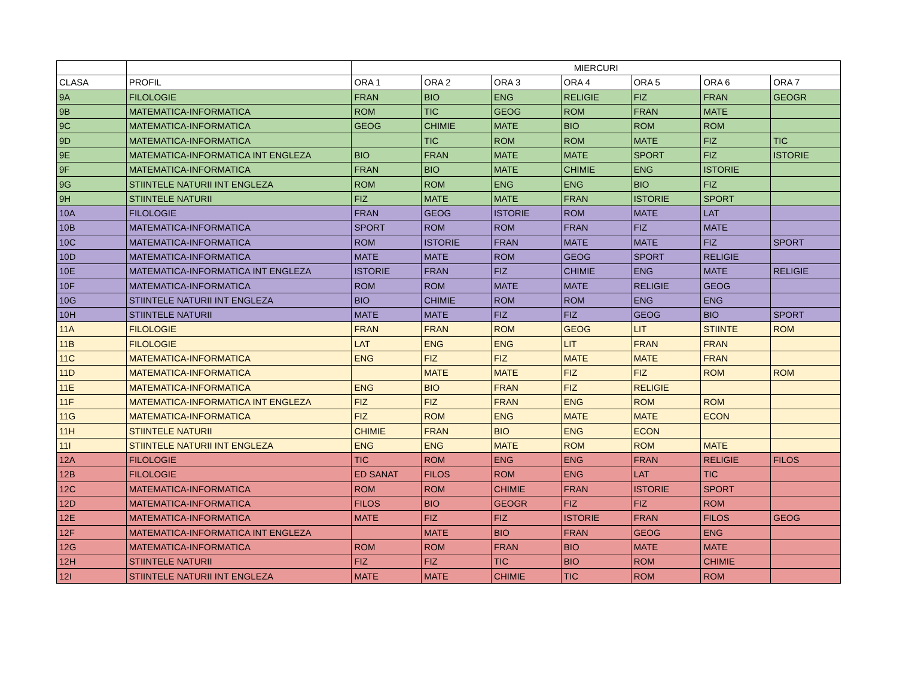| | | MIERCURI | | | | | | |
| --- | --- | --- | --- | --- | --- | --- | --- | --- |
| CLASA | PROFIL | ORA 1 | ORA 2 | ORA 3 | ORA 4 | ORA 5 | ORA 6 | ORA 7 |
| 9A | FILOLOGIE | FRAN | BIO | ENG | RELIGIE | FIZ | FRAN | GEOGR |
| 9B | MATEMATICA-INFORMATICA | ROM | TIC | GEOG | ROM | FRAN | MATE | |
| 9C | MATEMATICA-INFORMATICA | GEOG | CHIMIE | MATE | BIO | ROM | ROM | |
| 9D | MATEMATICA-INFORMATICA | | TIC | ROM | ROM | MATE | FIZ | TIC |
| 9E | MATEMATICA-INFORMATICA INT ENGLEZA | BIO | FRAN | MATE | MATE | SPORT | FIZ | ISTORIE |
| 9F | MATEMATICA-INFORMATICA | FRAN | BIO | MATE | CHIMIE | ENG | ISTORIE | |
| 9G | STIINTELE NATURII INT ENGLEZA | ROM | ROM | ENG | ENG | BIO | FIZ | |
| 9H | STIINTELE NATURII | FIZ | MATE | MATE | FRAN | ISTORIE | SPORT | |
| 10A | FILOLOGIE | FRAN | GEOG | ISTORIE | ROM | MATE | LAT | |
| 10B | MATEMATICA-INFORMATICA | SPORT | ROM | ROM | FRAN | FIZ | MATE | |
| 10C | MATEMATICA-INFORMATICA | ROM | ISTORIE | FRAN | MATE | MATE | FIZ | SPORT |
| 10D | MATEMATICA-INFORMATICA | MATE | MATE | ROM | GEOG | SPORT | RELIGIE | |
| 10E | MATEMATICA-INFORMATICA INT ENGLEZA | ISTORIE | FRAN | FIZ | CHIMIE | ENG | MATE | RELIGIE |
| 10F | MATEMATICA-INFORMATICA | ROM | ROM | MATE | MATE | RELIGIE | GEOG | |
| 10G | STIINTELE NATURII INT ENGLEZA | BIO | CHIMIE | ROM | ROM | ENG | ENG | |
| 10H | STIINTELE NATURII | MATE | MATE | FIZ | FIZ | GEOG | BIO | SPORT |
| 11A | FILOLOGIE | FRAN | FRAN | ROM | GEOG | LIT | STIINTE | ROM |
| 11B | FILOLOGIE | LAT | ENG | ENG | LIT | FRAN | FRAN | |
| 11C | MATEMATICA-INFORMATICA | ENG | FIZ | FIZ | MATE | MATE | FRAN | |
| 11D | MATEMATICA-INFORMATICA | | MATE | MATE | FIZ | FIZ | ROM | ROM |
| 11E | MATEMATICA-INFORMATICA | ENG | BIO | FRAN | FIZ | RELIGIE | | |
| 11F | MATEMATICA-INFORMATICA INT ENGLEZA | FIZ | FIZ | FRAN | ENG | ROM | ROM | |
| 11G | MATEMATICA-INFORMATICA | FIZ | ROM | ENG | MATE | MATE | ECON | |
| 11H | STIINTELE NATURII | CHIMIE | FRAN | BIO | ENG | ECON | | |
| 11I | STIINTELE NATURII INT ENGLEZA | ENG | ENG | MATE | ROM | ROM | MATE | |
| 12A | FILOLOGIE | TIC | ROM | ENG | ENG | FRAN | RELIGIE | FILOS |
| 12B | FILOLOGIE | ED SANAT | FILOS | ROM | ENG | LAT | TIC | |
| 12C | MATEMATICA-INFORMATICA | ROM | ROM | CHIMIE | FRAN | ISTORIE | SPORT | |
| 12D | MATEMATICA-INFORMATICA | FILOS | BIO | GEOGR | FIZ | FIZ | ROM | |
| 12E | MATEMATICA-INFORMATICA | MATE | FIZ | FIZ | ISTORIE | FRAN | FILOS | GEOG |
| 12F | MATEMATICA-INFORMATICA INT ENGLEZA | | MATE | BIO | FRAN | GEOG | ENG | |
| 12G | MATEMATICA-INFORMATICA | ROM | ROM | FRAN | BIO | MATE | MATE | |
| 12H | STIINTELE NATURII | FIZ | FIZ | TIC | BIO | ROM | CHIMIE | |
| 12I | STIINTELE NATURII INT ENGLEZA | MATE | MATE | CHIMIE | TIC | ROM | ROM | |